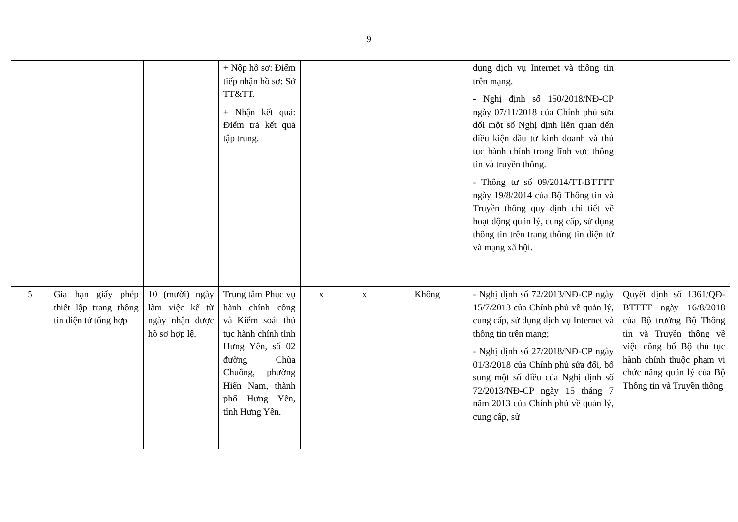9
| | | | + Nộp hồ sơ: Điểm tiếp nhận hồ sơ: Sở TT&TT. + Nhận kết quả: Điểm trả kết quả tập trung. | | | | dụng dịch vụ Internet và thông tin trên mạng. - Nghị định số 150/2018/NĐ-CP ngày 07/11/2018 của Chính phủ sửa đổi một số Nghị định liên quan đến điều kiện đầu tư kinh doanh và thủ tục hành chính trong lĩnh vực thông tin và truyền thông. - Thông tư số 09/2014/TT-BTTTT ngày 19/8/2014 của Bộ Thông tin và Truyền thông quy định chi tiết về hoạt động quản lý, cung cấp, sử dụng thông tin trên trang thông tin điện tử và mạng xã hội. | |
| 5 | Gia hạn giấy phép thiết lập trang thông tin điện tử tổng hợp | 10 (mười) ngày làm việc kể từ ngày nhận được hồ sơ hợp lệ. | Trung tâm Phục vụ hành chính công và Kiểm soát thủ tục hành chính tỉnh Hưng Yên, số 02 đường Chùa Chuông, phường Hiến Nam, thành phố Hưng Yên, tỉnh Hưng Yên. | x | x | Không | - Nghị định số 72/2013/NĐ-CP ngày 15/7/2013 của Chính phủ về quản lý, cung cấp, sử dụng dịch vụ Internet và thông tin trên mạng; - Nghị định số 27/2018/NĐ-CP ngày 01/3/2018 của Chính phủ sửa đổi, bổ sung một số điều của Nghị định số 72/2013/NĐ-CP ngày 15 tháng 7 năm 2013 của Chính phủ về quản lý, cung cấp, sử | Quyết định số 1361/QĐ-BTTTT ngày 16/8/2018 của Bộ trưởng Bộ Thông tin và Truyền thông về việc công bố Bộ thủ tục hành chính thuộc phạm vi chức năng quản lý của Bộ Thông tin và Truyền thông |